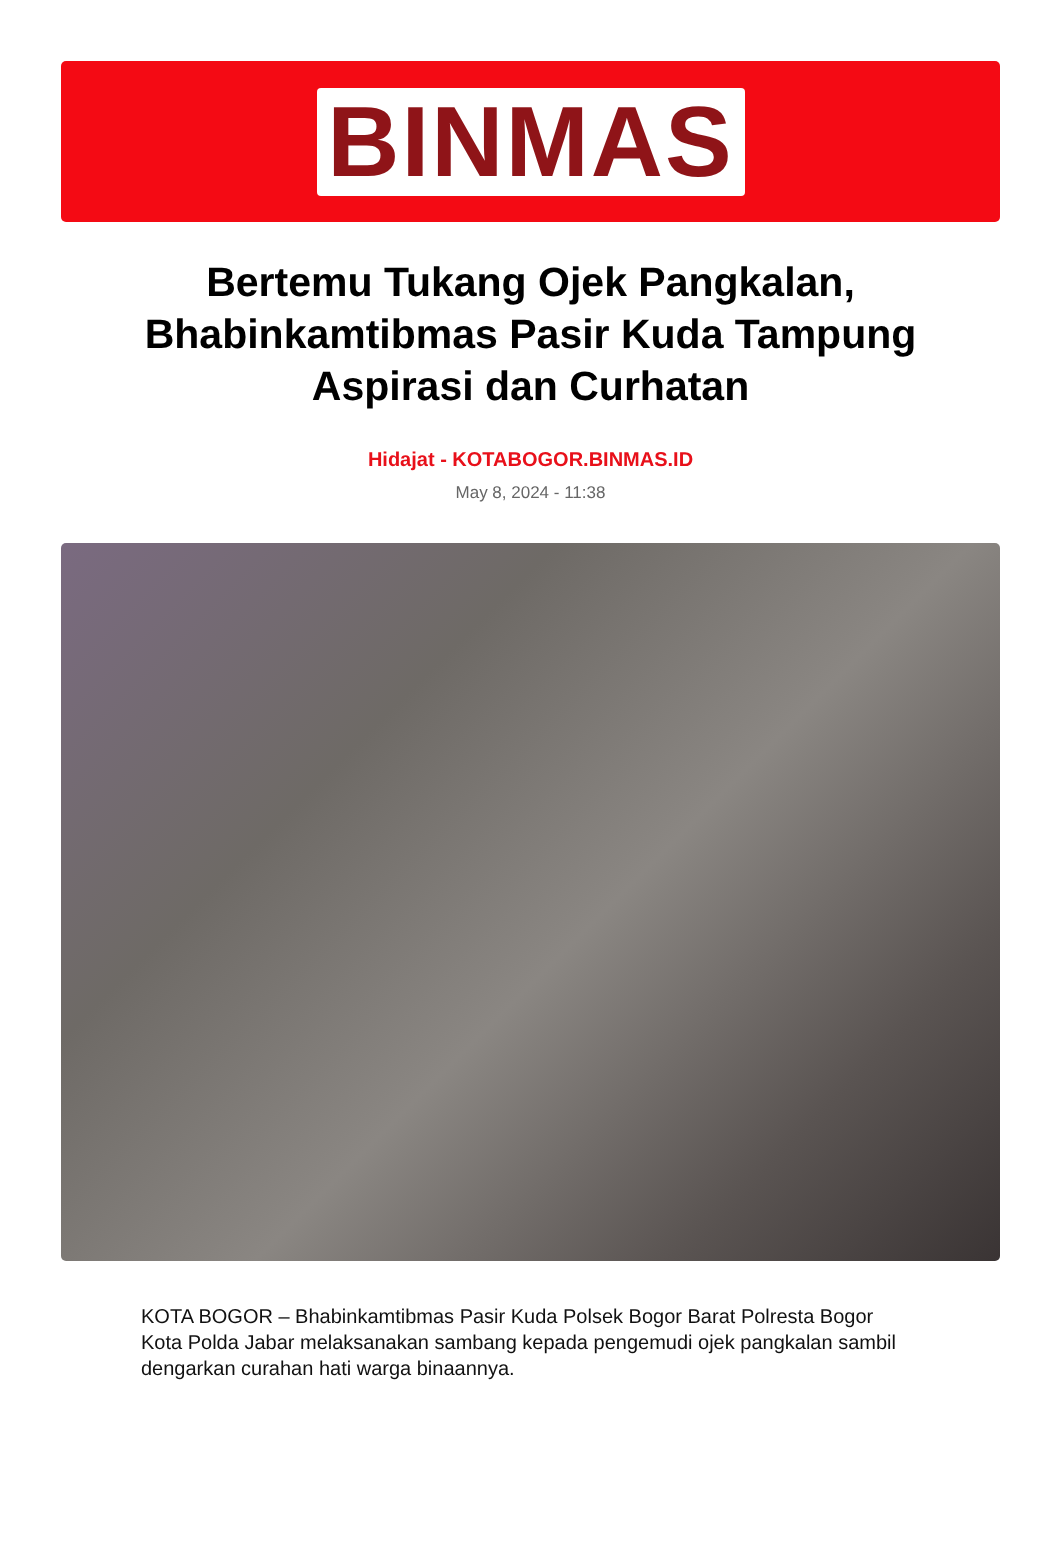BINMAS
Bertemu Tukang Ojek Pangkalan, Bhabinkamtibmas Pasir Kuda Tampung Aspirasi dan Curhatan
Hidajat - KOTABOGOR.BINMAS.ID
May 8, 2024 - 11:38
KOTA BOGOR – Bhabinkamtibmas Pasir Kuda Polsek Bogor Barat Polresta Bogor Kota Polda Jabar melaksanakan sambang kepada pengemudi ojek pangkalan sambil dengarkan curahan hati warga binaannya.